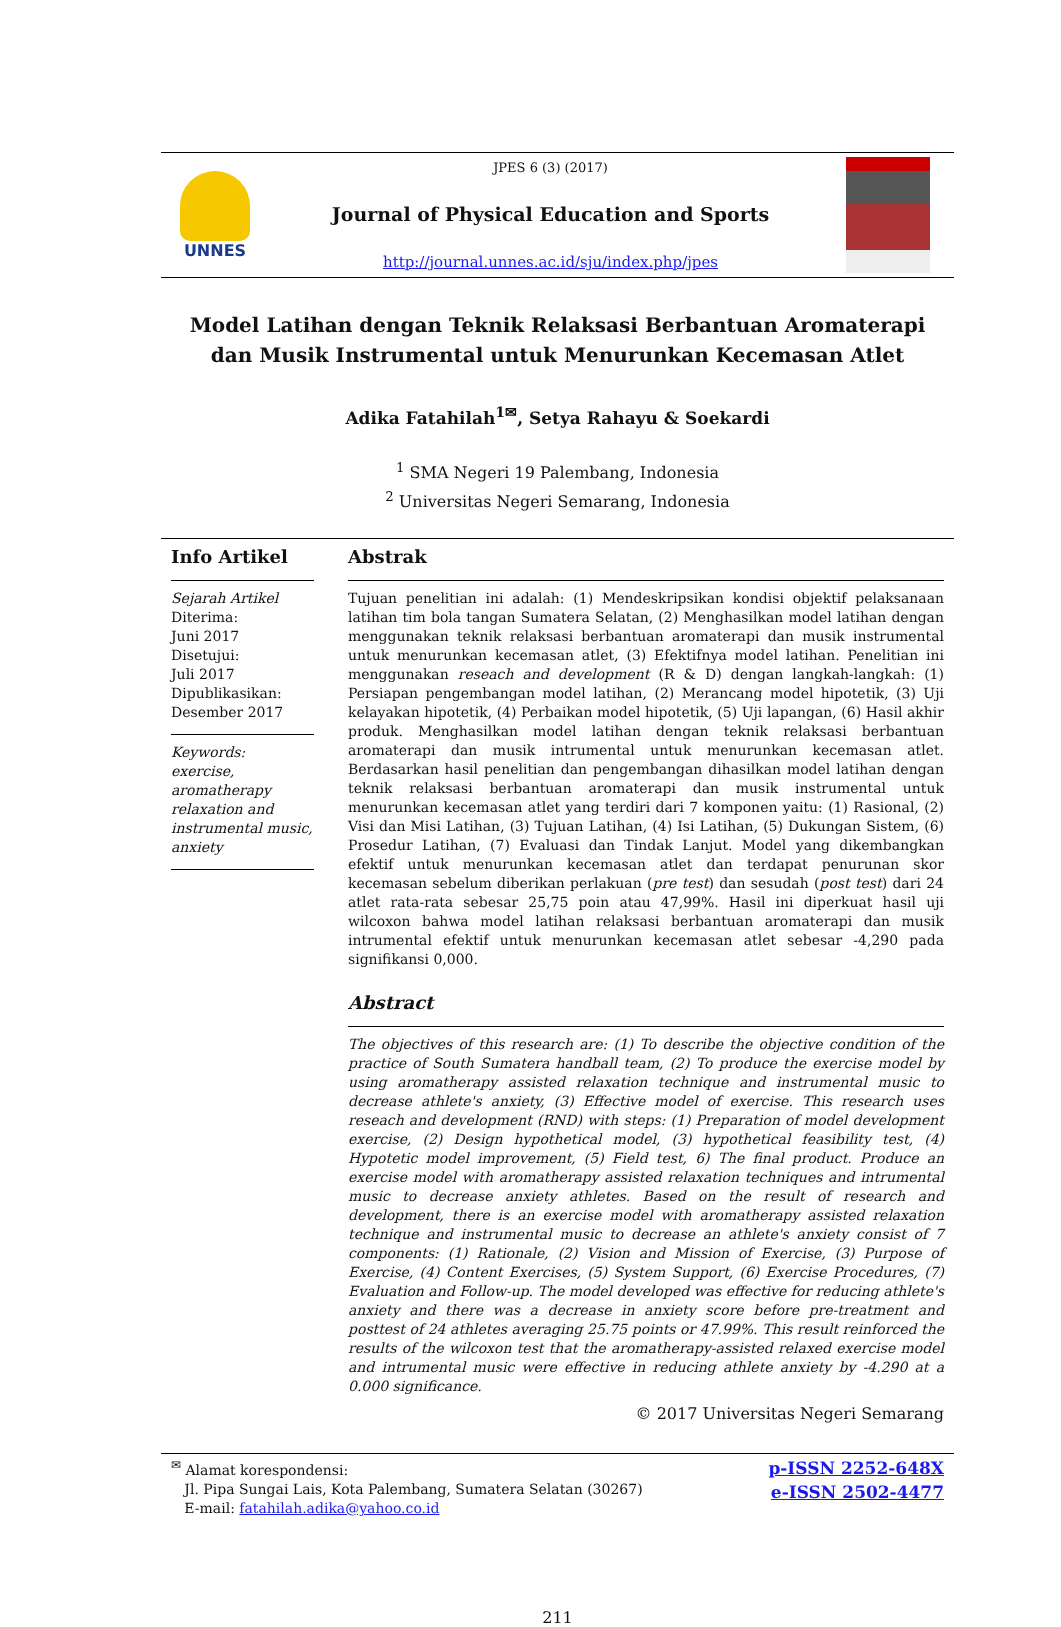UNNES
JPES 6 (3) (2017)
Journal of Physical Education and Sports
http://journal.unnes.ac.id/sju/index.php/jpes
Model Latihan dengan Teknik Relaksasi Berbantuan Aromaterapi dan Musik Instrumental untuk Menurunkan Kecemasan Atlet
Adika Fatahilah<sup>1✉</sup>, Setya Rahayu & Soekardi
<sup>1</sup> SMA Negeri 19 Palembang, Indonesia
<sup>2</sup> Universitas Negeri Semarang, Indonesia
Info Artikel
Sejarah Artikel
Diterima:
Juni 2017
Disetujui:
Juli 2017
Dipublikasikan:
Desember 2017
Keywords:
exercise, aromatherapy relaxation and instrumental music, anxiety
Abstrak
Tujuan penelitian ini adalah: (1) Mendeskripsikan kondisi objektif pelaksanaan latihan tim bola tangan Sumatera Selatan, (2) Menghasilkan model latihan dengan menggunakan teknik relaksasi berbantuan aromaterapi dan musik instrumental untuk menurunkan kecemasan atlet, (3) Efektifnya model latihan. Penelitian ini menggunakan reseach and development (R & D) dengan langkah-langkah: (1) Persiapan pengembangan model latihan, (2) Merancang model hipotetik, (3) Uji kelayakan hipotetik, (4) Perbaikan model hipotetik, (5) Uji lapangan, (6) Hasil akhir produk. Menghasilkan model latihan dengan teknik relaksasi berbantuan aromaterapi dan musik intrumental untuk menurunkan kecemasan atlet. Berdasarkan hasil penelitian dan pengembangan dihasilkan model latihan dengan teknik relaksasi berbantuan aromaterapi dan musik instrumental untuk menurunkan kecemasan atlet yang terdiri dari 7 komponen yaitu: (1) Rasional, (2) Visi dan Misi Latihan, (3) Tujuan Latihan, (4) Isi Latihan, (5) Dukungan Sistem, (6) Prosedur Latihan, (7) Evaluasi dan Tindak Lanjut. Model yang dikembangkan efektif untuk menurunkan kecemasan atlet dan terdapat penurunan skor kecemasan sebelum diberikan perlakuan (pre test) dan sesudah (post test) dari 24 atlet rata-rata sebesar 25,75 poin atau 47,99%. Hasil ini diperkuat hasil uji wilcoxon bahwa model latihan relaksasi berbantuan aromaterapi dan musik intrumental efektif untuk menurunkan kecemasan atlet sebesar -4,290 pada signifikansi 0,000.
Abstract
The objectives of this research are: (1) To describe the objective condition of the practice of South Sumatera handball team, (2) To produce the exercise model by using aromatherapy assisted relaxation technique and instrumental music to decrease athlete's anxiety, (3) Effective model of exercise. This research uses reseach and development (RND) with steps: (1) Preparation of model development exercise, (2) Design hypothetical model, (3) hypothetical feasibility test, (4) Hypotetic model improvement, (5) Field test, 6) The final product. Produce an exercise model with aromatherapy assisted relaxation techniques and intrumental music to decrease anxiety athletes. Based on the result of research and development, there is an exercise model with aromatherapy assisted relaxation technique and instrumental music to decrease an athlete's anxiety consist of 7 components: (1) Rationale, (2) Vision and Mission of Exercise, (3) Purpose of Exercise, (4) Content Exercises, (5) System Support, (6) Exercise Procedures, (7) Evaluation and Follow-up. The model developed was effective for reducing athlete's anxiety and there was a decrease in anxiety score before pre-treatment and posttest of 24 athletes averaging 25.75 points or 47.99%. This result reinforced the results of the wilcoxon test that the aromatherapy-assisted relaxed exercise model and intrumental music were effective in reducing athlete anxiety by -4.290 at a 0.000 significance.
© 2017 Universitas Negeri Semarang
<sup>✉</sup> Alamat korespondensi:
Jl. Pipa Sungai Lais, Kota Palembang, Sumatera Selatan (30267)
E-mail: fatahilah.adika@yahoo.co.id
p-ISSN 2252-648X
e-ISSN 2502-4477
211